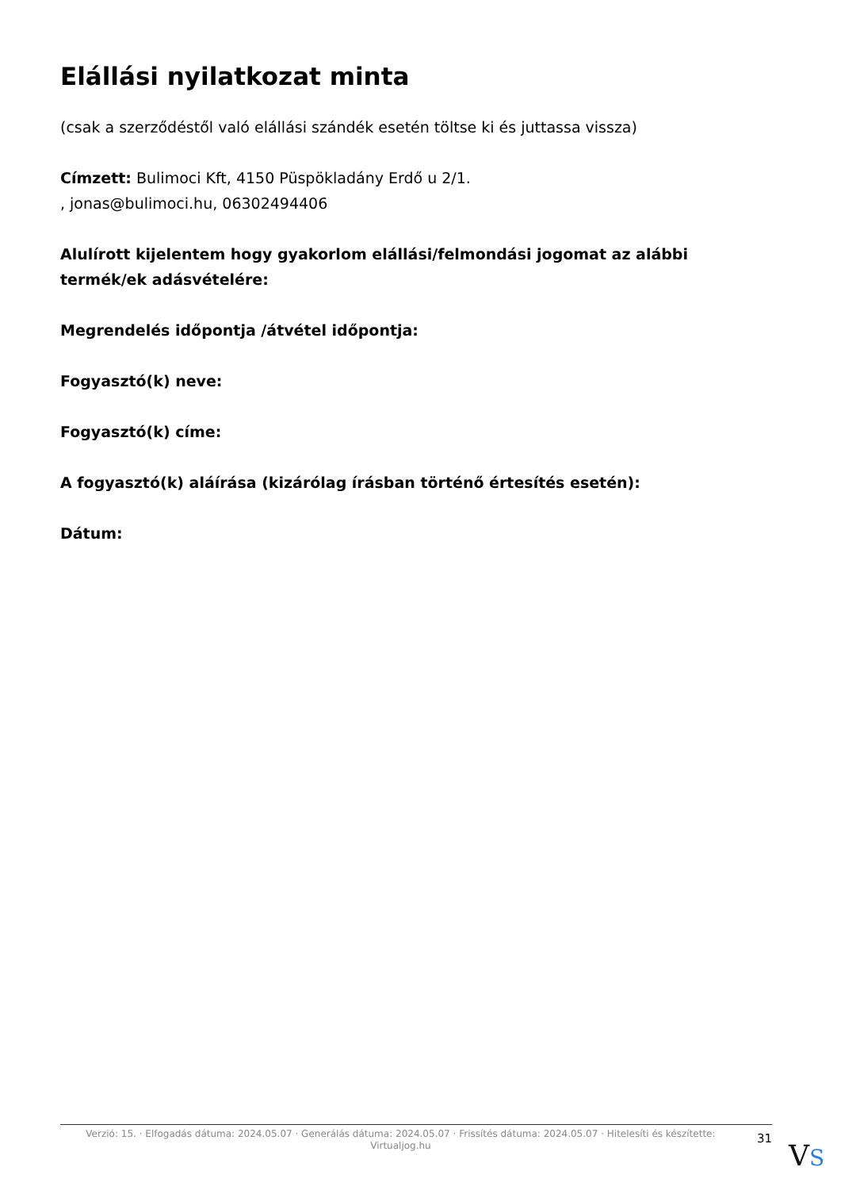Elállási nyilatkozat minta
(csak a szerződéstől való elállási szándék esetén töltse ki és juttassa vissza)
Címzett: Bulimoci Kft, 4150 Püspökladány Erdő u 2/1.
, jonas@bulimoci.hu, 06302494406
Alulírott kijelentem hogy gyakorlom elállási/felmondási jogomat az alábbi termék/ek adásvételére:
Megrendelés időpontja /átvétel időpontja:
Fogyasztó(k) neve:
Fogyasztó(k) címe:
A fogyasztó(k) aláírása (kizárólag írásban történő értesítés esetén):
Dátum:
Verzió: 15. · Elfogadás dátuma: 2024.05.07 · Generálás dátuma: 2024.05.07 · Frissítés dátuma: 2024.05.07 · Hitelesíti és készítette: Virtualjog.hu
31
VS